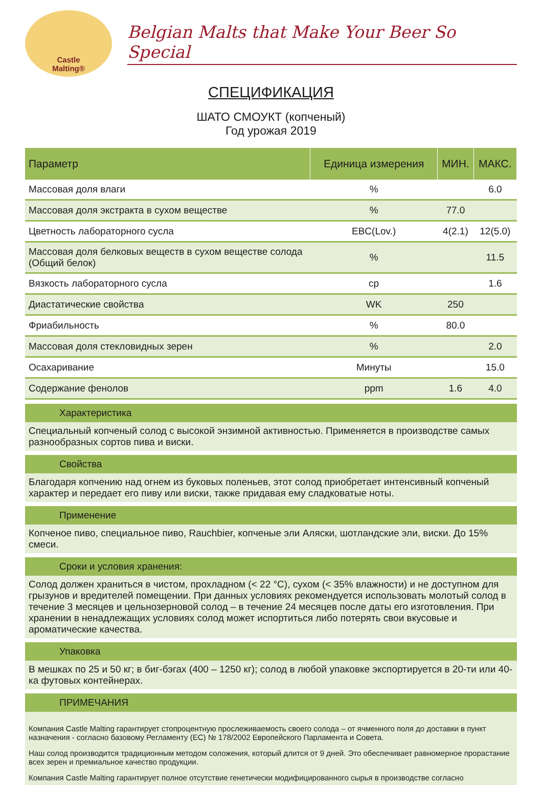Castle
Malting®
Belgian Malts that Make Your Beer So Special
СПЕЦИФИКАЦИЯ
ШАТО СМОУКТ (копченый)
Год урожая 2019
| Параметр | Единица измерения | МИН. | МАКС. |
| --- | --- | --- | --- |
| Массовая доля влаги | % | | 6.0 |
| Массовая доля экстракта в сухом веществе | % | 77.0 | |
| Цветность лабораторного сусла | EBC(Lov.) | 4(2.1) | 12(5.0) |
| Массовая доля белковых веществ в сухом веществе солода (Общий белок) | % | | 11.5 |
| Вязкость лабораторного сусла | cp | | 1.6 |
| Диастатические свойства | WK | 250 | |
| Фриабильность | % | 80.0 | |
| Массовая доля стекловидных зерен | % | | 2.0 |
| Осахаривание | Минуты | | 15.0 |
| Содержание фенолов | ppm | 1.6 | 4.0 |
Характеристика
Специальный копченый солод с высокой энзимной активностью. Применяется в производстве самых разнообразных сортов пива и виски.
Свойства
Благодаря копчению над огнем из буковых поленьев, этот солод приобретает интенсивный копченый характер и передает его пиву или виски, также придавая ему сладковатые ноты.
Применение
Копченое пиво, специальное пиво, Rauchbier, копченые эли Аляски, шотландские эли, виски. До 15% смеси.
Сроки и условия хранения:
Солод должен храниться в чистом, прохладном (< 22 °C), сухом (< 35% влажности) и не доступном для грызунов и вредителей помещении. При данных условиях рекомендуется использовать молотый солод в течение 3 месяцев и цельнозерновой солод – в течение 24 месяцев после даты его изготовления. При хранении в ненадлежащих условиях солод может испортиться либо потерять свои вкусовые и ароматические качества.
Упаковка
В мешках по 25 и 50 кг; в биг-бэгах (400 – 1250 кг); солод в любой упаковке экспортируется в 20-ти или 40-ка футовых контейнерах.
ПРИМЕЧАНИЯ
Компания Castle Malting гарантирует стопроцентную прослеживаемость своего солода – от ячменного поля до доставки в пункт назначения - согласно базовому Регламенту (ЕС) № 178/2002 Европейского Парламента и Совета.
Наш солод производится традиционным методом соложения, который длится от 9 дней. Это обеспечивает равномерное прорастание всех зерен и премиальное качество продукции.
Компания Castle Malting гарантирует полное отсутствие генетически модифицированного сырья в производстве согласно